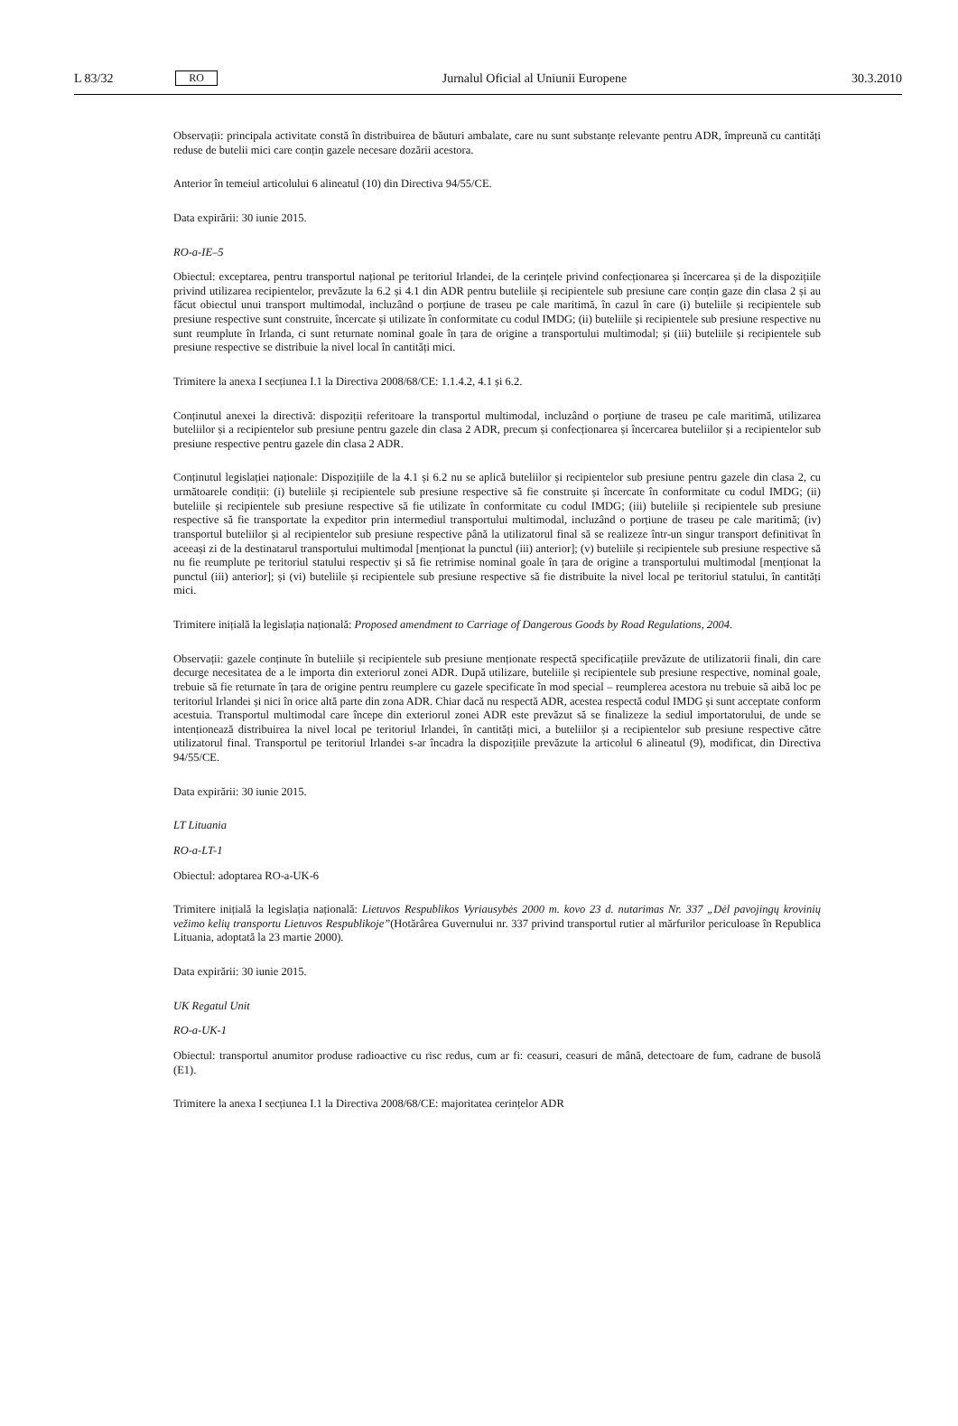L 83/32 RO Jurnalul Oficial al Uniunii Europene 30.3.2010
Observații: principala activitate constă în distribuirea de băuturi ambalate, care nu sunt substanțe relevante pentru ADR, împreună cu cantități reduse de butelii mici care conțin gazele necesare dozării acestora.
Anterior în temeiul articolului 6 alineatul (10) din Directiva 94/55/CE.
Data expirării: 30 iunie 2015.
RO-a-IE–5
Obiectul: exceptarea, pentru transportul național pe teritoriul Irlandei, de la cerințele privind confecționarea și încercarea și de la dispozițiile privind utilizarea recipientelor, prevăzute la 6.2 și 4.1 din ADR pentru buteliile și recipientele sub presiune care conțin gaze din clasa 2 și au făcut obiectul unui transport multimodal, incluzând o porțiune de traseu pe cale maritimă, în cazul în care (i) buteliile și recipientele sub presiune respective sunt construite, încercate și utilizate în conformitate cu codul IMDG; (ii) buteliile și recipientele sub presiune respective nu sunt reumplute în Irlanda, ci sunt returnate nominal goale în țara de origine a transportului multimodal; și (iii) buteliile și recipientele sub presiune respective se distribuie la nivel local în cantități mici.
Trimitere la anexa I secțiunea I.1 la Directiva 2008/68/CE: 1.1.4.2, 4.1 și 6.2.
Conținutul anexei la directivă: dispoziții referitoare la transportul multimodal, incluzând o porțiune de traseu pe cale maritimă, utilizarea buteliilor și a recipientelor sub presiune pentru gazele din clasa 2 ADR, precum și confecționarea și încercarea buteliilor și a recipientelor sub presiune respective pentru gazele din clasa 2 ADR.
Conținutul legislației naționale: Dispozițiile de la 4.1 și 6.2 nu se aplică buteliilor și recipientelor sub presiune pentru gazele din clasa 2, cu următoarele condiții: (i) buteliile și recipientele sub presiune respective să fie construite și încercate în conformitate cu codul IMDG; (ii) buteliile și recipientele sub presiune respective să fie utilizate în conformitate cu codul IMDG; (iii) buteliile și recipientele sub presiune respective să fie transportate la expeditor prin intermediul transportului multimodal, incluzând o porțiune de traseu pe cale maritimă; (iv) transportul buteliilor și al recipientelor sub presiune respective până la utilizatorul final să se realizeze într-un singur transport definitivat în aceeași zi de la destinatarul transportului multimodal [menționat la punctul (iii) anterior]; (v) buteliile și recipientele sub presiune respective să nu fie reumplute pe teritoriul statului respectiv și să fie retrimise nominal goale în țara de origine a transportului multimodal [menționat la punctul (iii) anterior]; și (vi) buteliile și recipientele sub presiune respective să fie distribuite la nivel local pe teritoriul statului, în cantități mici.
Trimitere inițială la legislația națională: Proposed amendment to Carriage of Dangerous Goods by Road Regulations, 2004.
Observații: gazele conținute în buteliile și recipientele sub presiune menționate respectă specificațiile prevăzute de utilizatorii finali, din care decurge necesitatea de a le importa din exteriorul zonei ADR. După utilizare, buteliile și recipientele sub presiune respective, nominal goale, trebuie să fie returnate în țara de origine pentru reumplere cu gazele specificate în mod special – reumplerea acestora nu trebuie să aibă loc pe teritoriul Irlandei și nici în orice altă parte din zona ADR. Chiar dacă nu respectă ADR, acestea respectă codul IMDG și sunt acceptate conform acestuia. Transportul multimodal care începe din exteriorul zonei ADR este prevăzut să se finalizeze la sediul importatorului, de unde se intenționează distribuirea la nivel local pe teritoriul Irlandei, în cantități mici, a buteliilor și a recipientelor sub presiune respective către utilizatorul final. Transportul pe teritoriul Irlandei s-ar încadra la dispozițiile prevăzute la articolul 6 alineatul (9), modificat, din Directiva 94/55/CE.
Data expirării: 30 iunie 2015.
LT Lituania
RO-a-LT-1
Obiectul: adoptarea RO-a-UK-6
Trimitere inițială la legislația națională: Lietuvos Respublikos Vyriausybės 2000 m. kovo 23 d. nutarimas Nr. 337 „Dėl pavojingų krovinių vežimo kelių transportu Lietuvos Respublikoje”(Hotărârea Guvernului nr. 337 privind transportul rutier al mărfurilor periculoase în Republica Lituania, adoptată la 23 martie 2000).
Data expirării: 30 iunie 2015.
UK Regatul Unit
RO-a-UK-1
Obiectul: transportul anumitor produse radioactive cu risc redus, cum ar fi: ceasuri, ceasuri de mână, detectoare de fum, cadrane de busolă (E1).
Trimitere la anexa I secțiunea I.1 la Directiva 2008/68/CE: majoritatea cerințelor ADR